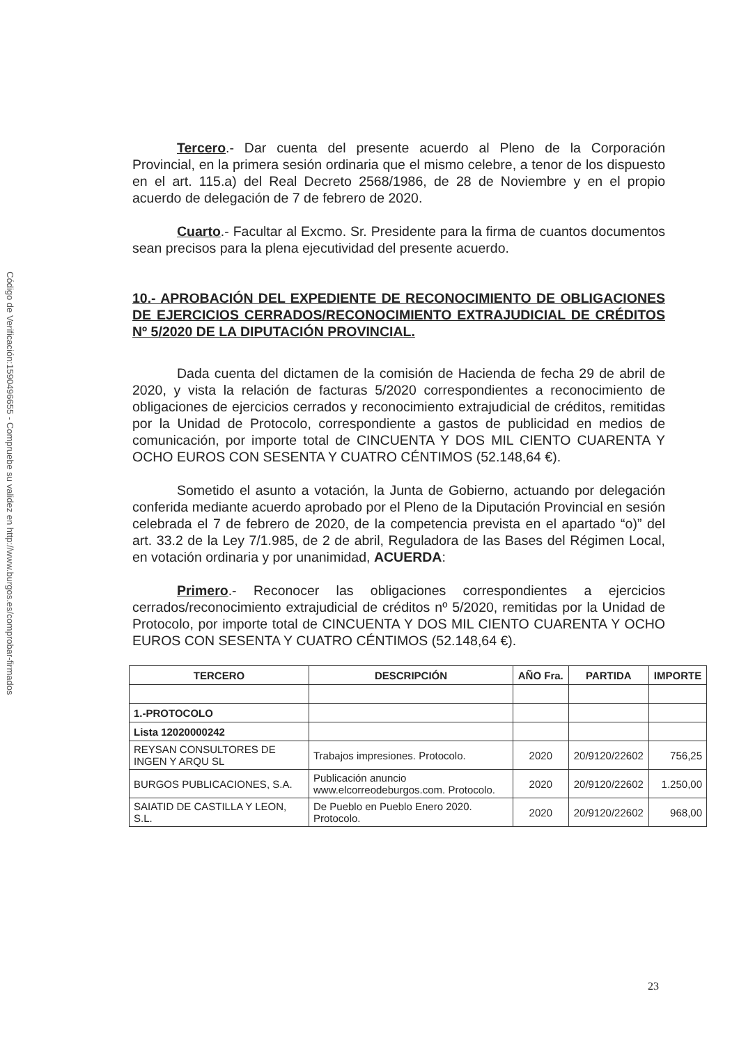Código de Verificación:1590496655 - Compruebe su validez en http://www.burgos.es/comprobar-firmados
Tercero.- Dar cuenta del presente acuerdo al Pleno de la Corporación Provincial, en la primera sesión ordinaria que el mismo celebre, a tenor de los dispuesto en el art. 115.a) del Real Decreto 2568/1986, de 28 de Noviembre y en el propio acuerdo de delegación de 7 de febrero de 2020.
Cuarto.- Facultar al Excmo. Sr. Presidente para la firma de cuantos documentos sean precisos para la plena ejecutividad del presente acuerdo.
10.- APROBACIÓN DEL EXPEDIENTE DE RECONOCIMIENTO DE OBLIGACIONES DE EJERCICIOS CERRADOS/RECONOCIMIENTO EXTRAJUDICIAL DE CRÉDITOS Nº 5/2020 DE LA DIPUTACIÓN PROVINCIAL.
Dada cuenta del dictamen de la comisión de Hacienda de fecha 29 de abril de 2020, y vista la relación de facturas 5/2020 correspondientes a reconocimiento de obligaciones de ejercicios cerrados y reconocimiento extrajudicial de créditos, remitidas por la Unidad de Protocolo, correspondiente a gastos de publicidad en medios de comunicación, por importe total de CINCUENTA Y DOS MIL CIENTO CUARENTA Y OCHO EUROS CON SESENTA Y CUATRO CÉNTIMOS (52.148,64 €).
Sometido el asunto a votación, la Junta de Gobierno, actuando por delegación conferida mediante acuerdo aprobado por el Pleno de la Diputación Provincial en sesión celebrada el 7 de febrero de 2020, de la competencia prevista en el apartado “o)” del art. 33.2 de la Ley 7/1.985, de 2 de abril, Reguladora de las Bases del Régimen Local, en votación ordinaria y por unanimidad, ACUERDA:
Primero.- Reconocer las obligaciones correspondientes a ejercicios cerrados/reconocimiento extrajudicial de créditos nº 5/2020, remitidas por la Unidad de Protocolo, por importe total de CINCUENTA Y DOS MIL CIENTO CUARENTA Y OCHO EUROS CON SESENTA Y CUATRO CÉNTIMOS (52.148,64 €).
| TERCERO | DESCRIPCIÓN | AÑO Fra. | PARTIDA | IMPORTE |
| --- | --- | --- | --- | --- |
| 1.-PROTOCOLO | | | | |
| Lista 12020000242 | | | | |
| REYSAN CONSULTORES DE INGEN Y ARQU SL | Trabajos impresiones. Protocolo. | 2020 | 20/9120/22602 | 756,25 |
| BURGOS PUBLICACIONES, S.A. | Publicación anuncio www.elcorreodeburgos.com. Protocolo. | 2020 | 20/9120/22602 | 1.250,00 |
| SAIATID DE CASTILLA Y LEON, S.L. | De Pueblo en Pueblo Enero 2020. Protocolo. | 2020 | 20/9120/22602 | 968,00 |
23